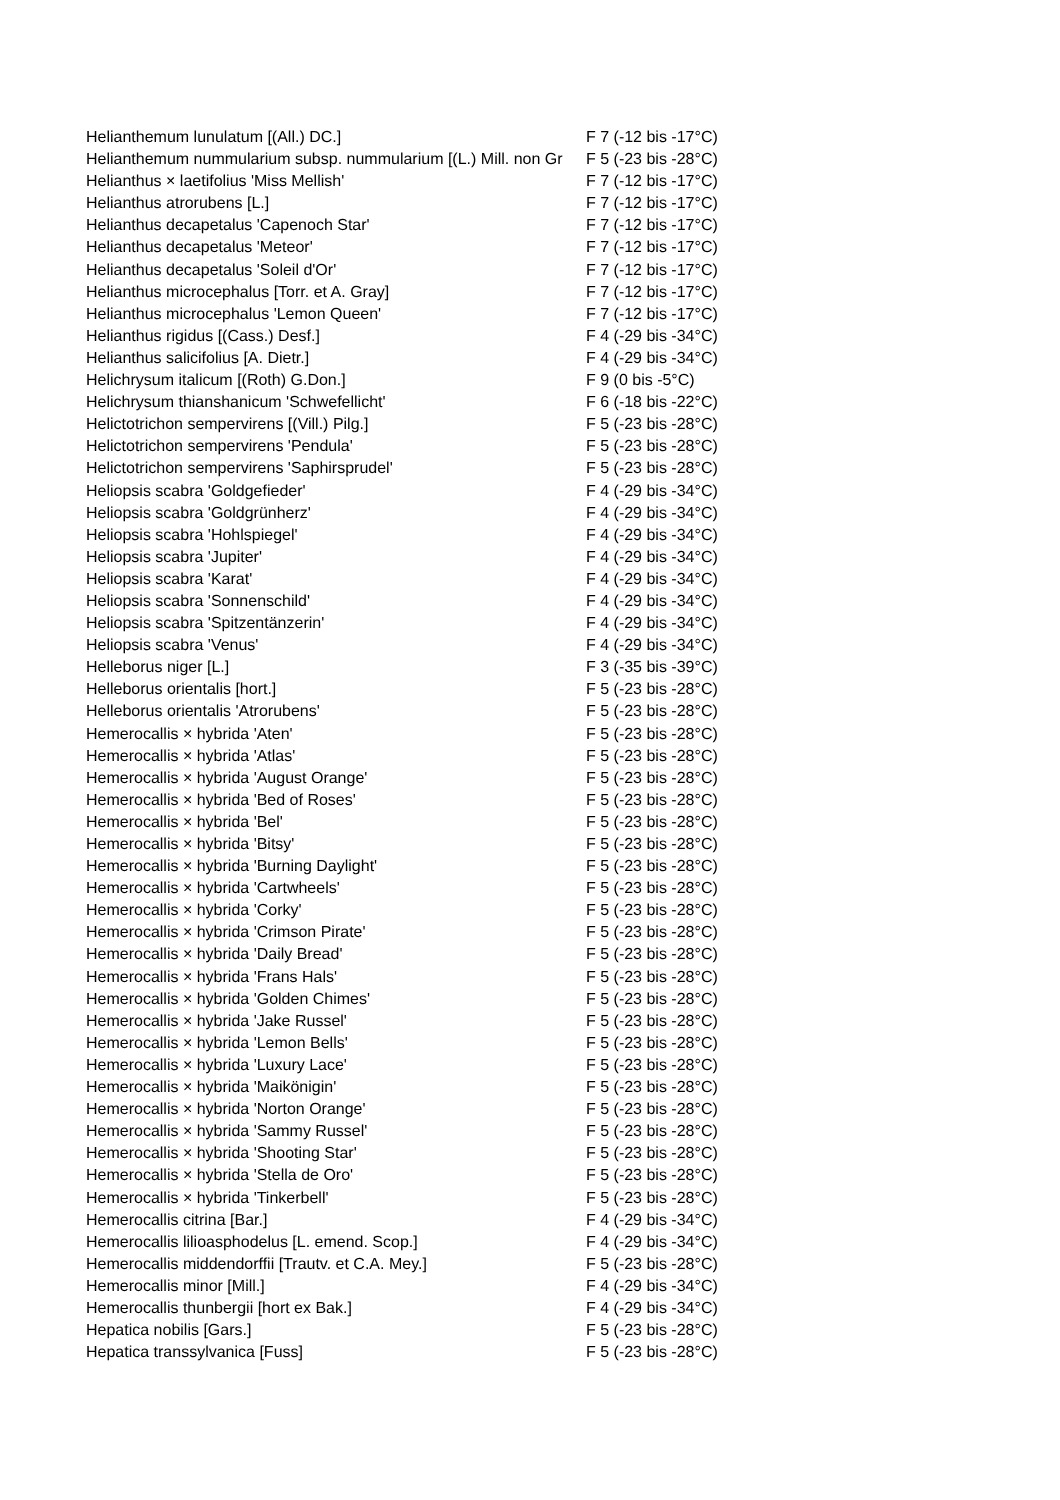| Helianthemum lunulatum [(All.) DC.] | F 7 (-12 bis -17°C) |
| Helianthemum nummularium subsp. nummularium [(L.) Mill. non Gr | F 5 (-23 bis -28°C) |
| Helianthus × laetifolius 'Miss Mellish' | F 7 (-12 bis -17°C) |
| Helianthus atrorubens [L.] | F 7 (-12 bis -17°C) |
| Helianthus decapetalus 'Capenoch Star' | F 7 (-12 bis -17°C) |
| Helianthus decapetalus 'Meteor' | F 7 (-12 bis -17°C) |
| Helianthus decapetalus 'Soleil d'Or' | F 7 (-12 bis -17°C) |
| Helianthus microcephalus [Torr. et A. Gray] | F 7 (-12 bis -17°C) |
| Helianthus microcephalus 'Lemon Queen' | F 7 (-12 bis -17°C) |
| Helianthus rigidus [(Cass.) Desf.] | F 4 (-29 bis -34°C) |
| Helianthus salicifolius [A. Dietr.] | F 4 (-29 bis -34°C) |
| Helichrysum italicum [(Roth) G.Don.] | F 9 (0 bis -5°C) |
| Helichrysum thianshanicum 'Schwefellicht' | F 6 (-18 bis -22°C) |
| Helictotrichon sempervirens [(Vill.) Pilg.] | F 5 (-23 bis -28°C) |
| Helictotrichon sempervirens 'Pendula' | F 5 (-23 bis -28°C) |
| Helictotrichon sempervirens 'Saphirsprudel' | F 5 (-23 bis -28°C) |
| Heliopsis scabra 'Goldgefieder' | F 4 (-29 bis -34°C) |
| Heliopsis scabra 'Goldgrünherz' | F 4 (-29 bis -34°C) |
| Heliopsis scabra 'Hohlspiegel' | F 4 (-29 bis -34°C) |
| Heliopsis scabra 'Jupiter' | F 4 (-29 bis -34°C) |
| Heliopsis scabra 'Karat' | F 4 (-29 bis -34°C) |
| Heliopsis scabra 'Sonnenschild' | F 4 (-29 bis -34°C) |
| Heliopsis scabra 'Spitzentänzerin' | F 4 (-29 bis -34°C) |
| Heliopsis scabra 'Venus' | F 4 (-29 bis -34°C) |
| Helleborus niger [L.] | F 3 (-35 bis -39°C) |
| Helleborus orientalis [hort.] | F 5 (-23 bis -28°C) |
| Helleborus orientalis 'Atrorubens' | F 5 (-23 bis -28°C) |
| Hemerocallis × hybrida 'Aten' | F 5 (-23 bis -28°C) |
| Hemerocallis × hybrida 'Atlas' | F 5 (-23 bis -28°C) |
| Hemerocallis × hybrida 'August Orange' | F 5 (-23 bis -28°C) |
| Hemerocallis × hybrida 'Bed of Roses' | F 5 (-23 bis -28°C) |
| Hemerocallis × hybrida 'Bel' | F 5 (-23 bis -28°C) |
| Hemerocallis × hybrida 'Bitsy' | F 5 (-23 bis -28°C) |
| Hemerocallis × hybrida 'Burning Daylight' | F 5 (-23 bis -28°C) |
| Hemerocallis × hybrida 'Cartwheels' | F 5 (-23 bis -28°C) |
| Hemerocallis × hybrida 'Corky' | F 5 (-23 bis -28°C) |
| Hemerocallis × hybrida 'Crimson Pirate' | F 5 (-23 bis -28°C) |
| Hemerocallis × hybrida 'Daily Bread' | F 5 (-23 bis -28°C) |
| Hemerocallis × hybrida 'Frans Hals' | F 5 (-23 bis -28°C) |
| Hemerocallis × hybrida 'Golden Chimes' | F 5 (-23 bis -28°C) |
| Hemerocallis × hybrida 'Jake Russel' | F 5 (-23 bis -28°C) |
| Hemerocallis × hybrida 'Lemon Bells' | F 5 (-23 bis -28°C) |
| Hemerocallis × hybrida 'Luxury Lace' | F 5 (-23 bis -28°C) |
| Hemerocallis × hybrida 'Maikönigin' | F 5 (-23 bis -28°C) |
| Hemerocallis × hybrida 'Norton Orange' | F 5 (-23 bis -28°C) |
| Hemerocallis × hybrida 'Sammy Russel' | F 5 (-23 bis -28°C) |
| Hemerocallis × hybrida 'Shooting Star' | F 5 (-23 bis -28°C) |
| Hemerocallis × hybrida 'Stella de Oro' | F 5 (-23 bis -28°C) |
| Hemerocallis × hybrida 'Tinkerbell' | F 5 (-23 bis -28°C) |
| Hemerocallis citrina [Bar.] | F 4 (-29 bis -34°C) |
| Hemerocallis lilioasphodelus [L. emend. Scop.] | F 4 (-29 bis -34°C) |
| Hemerocallis middendorffii [Trautv. et C.A. Mey.] | F 5 (-23 bis -28°C) |
| Hemerocallis minor [Mill.] | F 4 (-29 bis -34°C) |
| Hemerocallis thunbergii [hort ex Bak.] | F 4 (-29 bis -34°C) |
| Hepatica nobilis [Gars.] | F 5 (-23 bis -28°C) |
| Hepatica transsylvanica [Fuss] | F 5 (-23 bis -28°C) |